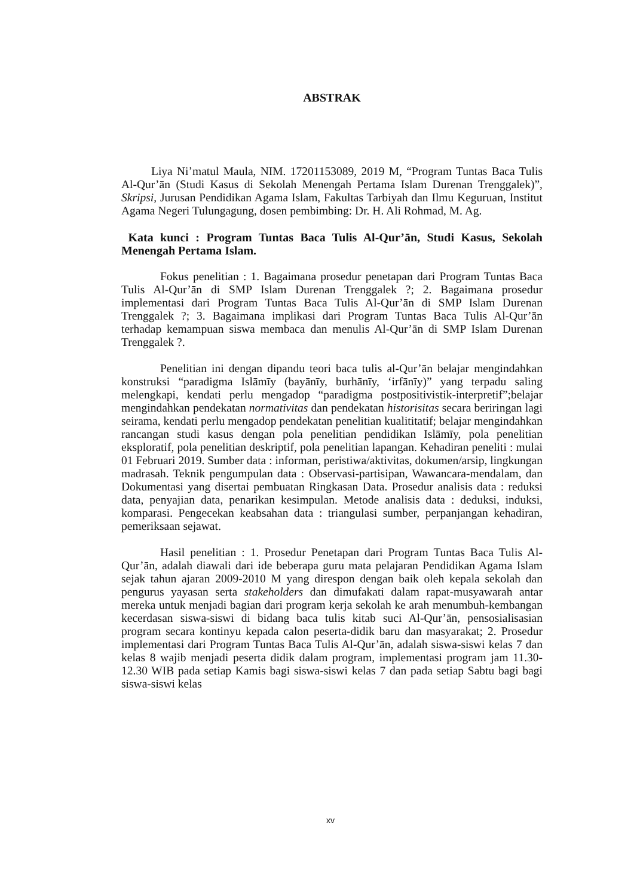ABSTRAK
Liya Ni’matul Maula, NIM. 17201153089, 2019 M, “Program Tuntas Baca Tulis Al-Qur’ān (Studi Kasus di Sekolah Menengah Pertama Islam Durenan Trenggalek)”, Skripsi, Jurusan Pendidikan Agama Islam, Fakultas Tarbiyah dan Ilmu Keguruan, Institut Agama Negeri Tulungagung, dosen pembimbing: Dr. H. Ali Rohmad, M. Ag.
Kata kunci : Program Tuntas Baca Tulis Al-Qur’ān, Studi Kasus, Sekolah Menengah Pertama Islam.
Fokus penelitian : 1. Bagaimana prosedur penetapan dari Program Tuntas Baca Tulis Al-Qur’ān di SMP Islam Durenan Trenggalek ?; 2. Bagaimana prosedur implementasi dari Program Tuntas Baca Tulis Al-Qur’ān di SMP Islam Durenan Trenggalek ?; 3. Bagaimana implikasi dari Program Tuntas Baca Tulis Al-Qur’ān terhadap kemampuan siswa membaca dan menulis Al-Qur’ān di SMP Islam Durenan Trenggalek ?.
Penelitian ini dengan dipandu teori baca tulis al-Qur’ān belajar mengindahkan konstruksi “paradigma Islāmīy (bayānīy, burhānīy, ‘irfānīy)” yang terpadu saling melengkapi, kendati perlu mengadop “paradigma postpositivistik-interpretif”;belajar mengindahkan pendekatan normativitas dan pendekatan historisitas secara beriringan lagi seirama, kendati perlu mengadop pendekatan penelitian kualititatif; belajar mengindahkan rancangan studi kasus dengan pola penelitian pendidikan Islāmīy, pola penelitian eksploratif, pola penelitian deskriptif, pola penelitian lapangan. Kehadiran peneliti : mulai 01 Februari 2019. Sumber data : informan, peristiwa/aktivitas, dokumen/arsip, lingkungan madrasah. Teknik pengumpulan data : Observasi-partisipan, Wawancara-mendalam, dan Dokumentasi yang disertai pembuatan Ringkasan Data. Prosedur analisis data : reduksi data, penyajian data, penarikan kesimpulan. Metode analisis data : deduksi, induksi, komparasi. Pengecekan keabsahan data : triangulasi sumber, perpanjangan kehadiran, pemeriksaan sejawat.
Hasil penelitian : 1. Prosedur Penetapan dari Program Tuntas Baca Tulis Al-Qur’ān, adalah diawali dari ide beberapa guru mata pelajaran Pendidikan Agama Islam sejak tahun ajaran 2009-2010 M yang direspon dengan baik oleh kepala sekolah dan pengurus yayasan serta stakeholders dan dimufakati dalam rapat-musyawarah antar mereka untuk menjadi bagian dari program kerja sekolah ke arah menumbuh-kembangan kecerdasan siswa-siswi di bidang baca tulis kitab suci Al-Qur’ān, pensosialisasian program secara kontinyu kepada calon peserta-didik baru dan masyarakat; 2. Prosedur implementasi dari Program Tuntas Baca Tulis Al-Qur’ān, adalah siswa-siswi kelas 7 dan kelas 8 wajib menjadi peserta didik dalam program, implementasi program jam 11.30-12.30 WIB pada setiap Kamis bagi siswa-siswi kelas 7 dan pada setiap Sabtu bagi bagi siswa-siswi kelas
xv